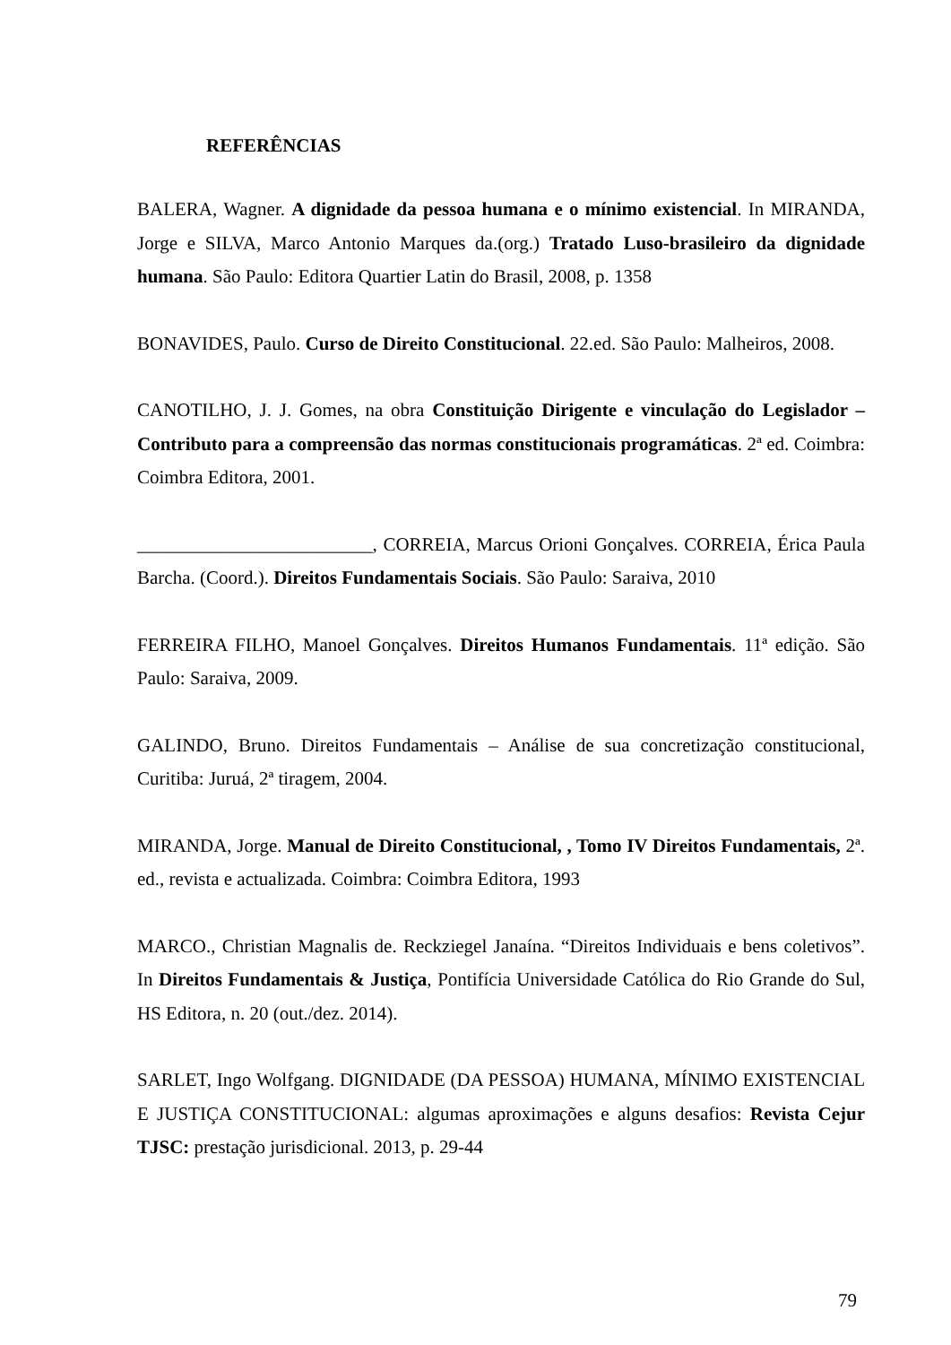REFERÊNCIAS
BALERA, Wagner. A dignidade da pessoa humana e o mínimo existencial. In MIRANDA, Jorge e SILVA, Marco Antonio Marques da.(org.) Tratado Luso-brasileiro da dignidade humana. São Paulo: Editora Quartier Latin do Brasil, 2008, p. 1358
BONAVIDES, Paulo. Curso de Direito Constitucional. 22.ed. São Paulo: Malheiros, 2008.
CANOTILHO, J. J. Gomes, na obra Constituição Dirigente e vinculação do Legislador – Contributo para a compreensão das normas constitucionais programáticas. 2ª ed. Coimbra: Coimbra Editora, 2001.
_________________________, CORREIA, Marcus Orioni Gonçalves. CORREIA, Érica Paula Barcha. (Coord.). Direitos Fundamentais Sociais. São Paulo: Saraiva, 2010
FERREIRA FILHO, Manoel Gonçalves. Direitos Humanos Fundamentais. 11ª edição. São Paulo: Saraiva, 2009.
GALINDO, Bruno. Direitos Fundamentais – Análise de sua concretização constitucional, Curitiba: Juruá, 2ª tiragem, 2004.
MIRANDA, Jorge. Manual de Direito Constitucional, , Tomo IV Direitos Fundamentais, 2ª. ed., revista e actualizada. Coimbra: Coimbra Editora, 1993
MARCO., Christian Magnalis de. Reckziegel Janaína. “Direitos Individuais e bens coletivos”. In Direitos Fundamentais & Justiça, Pontifícia Universidade Católica do Rio Grande do Sul, HS Editora, n. 20 (out./dez. 2014).
SARLET, Ingo Wolfgang. DIGNIDADE (DA PESSOA) HUMANA, MÍNIMO EXISTENCIAL E JUSTIÇA CONSTITUCIONAL: algumas aproximações e alguns desafios: Revista Cejur TJSC: prestação jurisdicional. 2013, p. 29-44
79